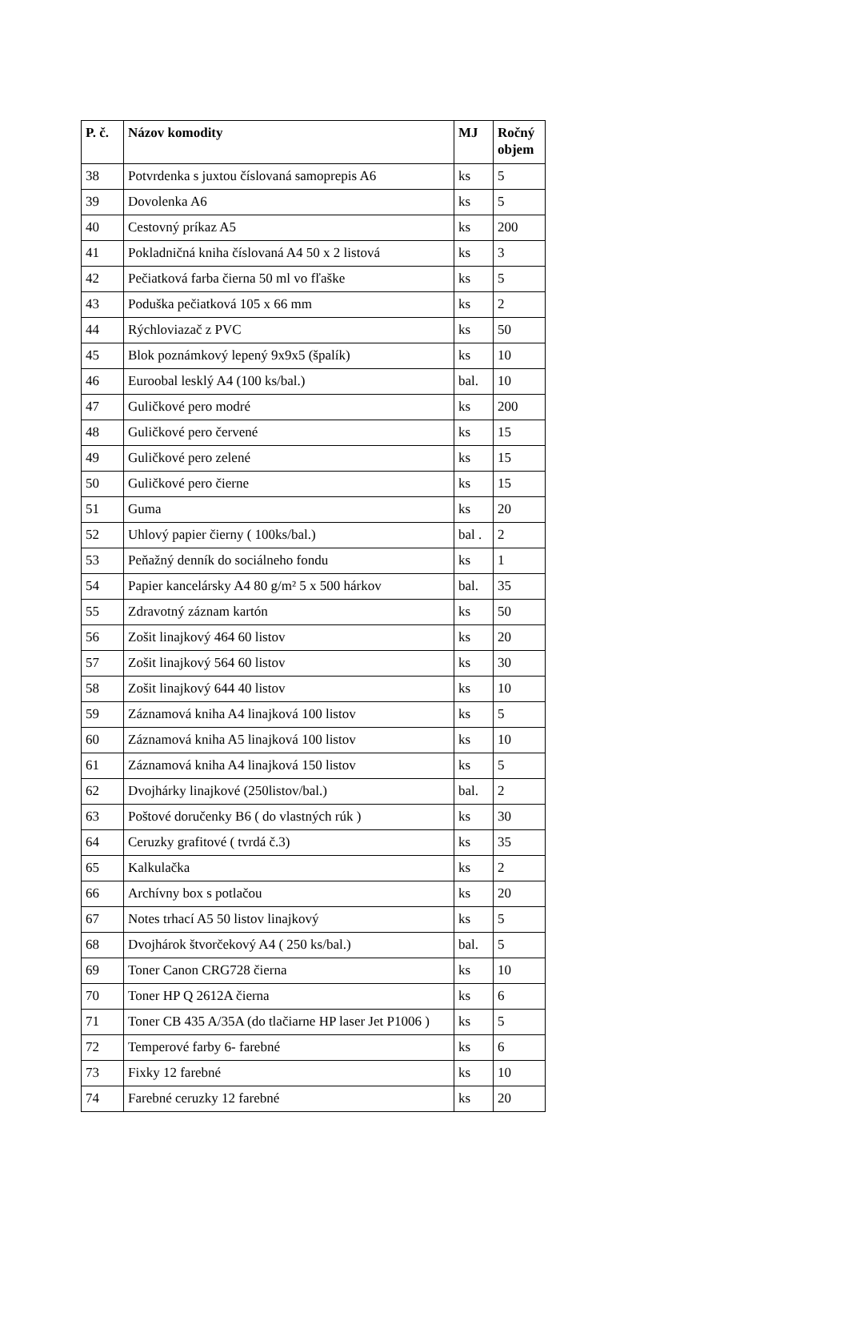| P. č. | Názov komodity | MJ | Ročný objem |
| --- | --- | --- | --- |
| 38 | Potvrdenka s juxtou číslovaná samoprepis A6 | ks | 5 |
| 39 | Dovolenka A6 | ks | 5 |
| 40 | Cestovný príkaz A5 | ks | 200 |
| 41 | Pokladničná kniha číslovaná A4 50 x 2 listová | ks | 3 |
| 42 | Pečiatková farba čierna 50 ml vo fľaške | ks | 5 |
| 43 | Poduška pečiatková 105 x 66 mm | ks | 2 |
| 44 | Rýchloviazač z PVC | ks | 50 |
| 45 | Blok poznámkový lepený 9x9x5 (špalík) | ks | 10 |
| 46 | Euroobal lesklý A4 (100 ks/bal.) | bal. | 10 |
| 47 | Guličkové pero modré | ks | 200 |
| 48 | Guličkové pero červené | ks | 15 |
| 49 | Guličkové pero zelené | ks | 15 |
| 50 | Guličkové pero čierne | ks | 15 |
| 51 | Guma | ks | 20 |
| 52 | Uhlový papier čierny ( 100ks/bal.) | bal . | 2 |
| 53 | Peňažný denník do sociálneho fondu | ks | 1 |
| 54 | Papier kancelársky A4 80 g/m² 5 x 500 hárkov | bal. | 35 |
| 55 | Zdravotný záznam kartón | ks | 50 |
| 56 | Zošit linajkový 464 60 listov | ks | 20 |
| 57 | Zošit linajkový 564 60 listov | ks | 30 |
| 58 | Zošit linajkový 644 40 listov | ks | 10 |
| 59 | Záznamová kniha A4 linajková 100 listov | ks | 5 |
| 60 | Záznamová kniha A5 linajková 100 listov | ks | 10 |
| 61 | Záznamová kniha A4 linajková 150 listov | ks | 5 |
| 62 | Dvojhárky linajkové (250listov/bal.) | bal. | 2 |
| 63 | Poštové doručenky B6 ( do vlastných rúk ) | ks | 30 |
| 64 | Ceruzky grafitové ( tvrdá č.3) | ks | 35 |
| 65 | Kalkulačka | ks | 2 |
| 66 | Archívny box s potlačou | ks | 20 |
| 67 | Notes trhací A5 50 listov linajkový | ks | 5 |
| 68 | Dvojhárok štvorčekový A4 ( 250 ks/bal.) | bal. | 5 |
| 69 | Toner Canon CRG728 čierna | ks | 10 |
| 70 | Toner HP Q 2612A čierna | ks | 6 |
| 71 | Toner CB 435 A/35A (do tlačiarne HP laser Jet P1006 ) | ks | 5 |
| 72 | Temperové farby 6- farebné | ks | 6 |
| 73 | Fixky 12 farebné | ks | 10 |
| 74 | Farebné ceruzky 12 farebné | ks | 20 |